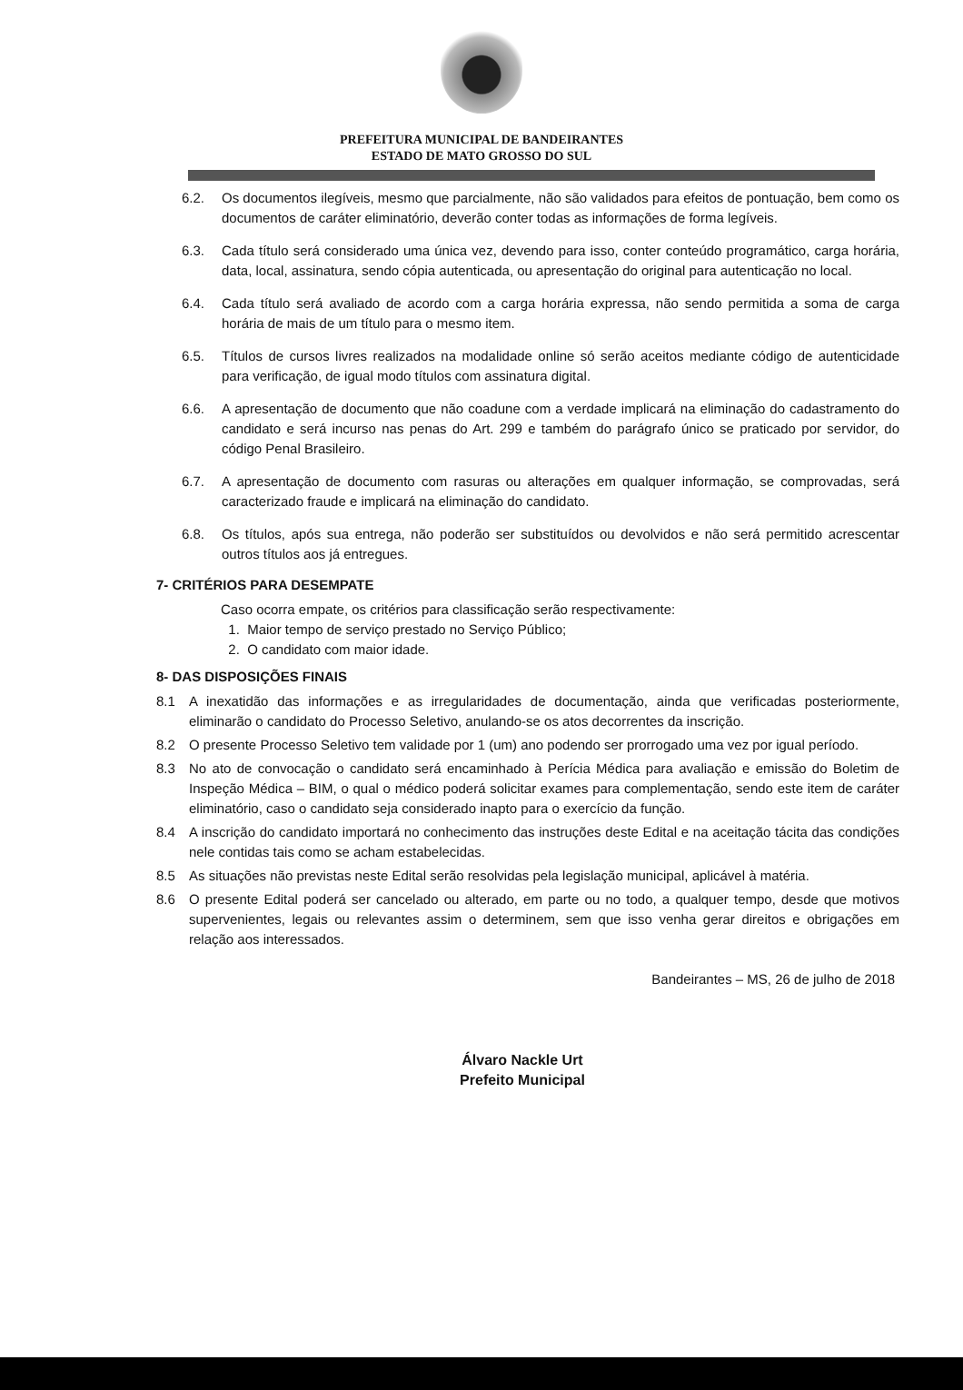PREFEITURA MUNICIPAL DE BANDEIRANTES
ESTADO DE MATO GROSSO DO SUL
6.2. Os documentos ilegíveis, mesmo que parcialmente, não são validados para efeitos de pontuação, bem como os documentos de caráter eliminatório, deverão conter todas as informações de forma legíveis.
6.3. Cada título será considerado uma única vez, devendo para isso, conter conteúdo programático, carga horária, data, local, assinatura, sendo cópia autenticada, ou apresentação do original para autenticação no local.
6.4. Cada título será avaliado de acordo com a carga horária expressa, não sendo permitida a soma de carga horária de mais de um título para o mesmo item.
6.5. Títulos de cursos livres realizados na modalidade online só serão aceitos mediante código de autenticidade para verificação, de igual modo títulos com assinatura digital.
6.6. A apresentação de documento que não coadune com a verdade implicará na eliminação do cadastramento do candidato e será incurso nas penas do Art. 299 e também do parágrafo único se praticado por servidor, do código Penal Brasileiro.
6.7. A apresentação de documento com rasuras ou alterações em qualquer informação, se comprovadas, será caracterizado fraude e implicará na eliminação do candidato.
6.8. Os títulos, após sua entrega, não poderão ser substituídos ou devolvidos e não será permitido acrescentar outros títulos aos já entregues.
7- CRITÉRIOS PARA DESEMPATE
Caso ocorra empate, os critérios para classificação serão respectivamente:
1. Maior tempo de serviço prestado no Serviço Público;
2. O candidato com maior idade.
8- DAS DISPOSIÇÕES FINAIS
8.1 A inexatidão das informações e as irregularidades de documentação, ainda que verificadas posteriormente, eliminarão o candidato do Processo Seletivo, anulando-se os atos decorrentes da inscrição.
8.2 O presente Processo Seletivo tem validade por 1 (um) ano podendo ser prorrogado uma vez por igual período.
8.3 No ato de convocação o candidato será encaminhado à Perícia Médica para avaliação e emissão do Boletim de Inspeção Médica – BIM, o qual o médico poderá solicitar exames para complementação, sendo este item de caráter eliminatório, caso o candidato seja considerado inapto para o exercício da função.
8.4 A inscrição do candidato importará no conhecimento das instruções deste Edital e na aceitação tácita das condições nele contidas tais como se acham estabelecidas.
8.5 As situações não previstas neste Edital serão resolvidas pela legislação municipal, aplicável à matéria.
8.6 O presente Edital poderá ser cancelado ou alterado, em parte ou no todo, a qualquer tempo, desde que motivos supervenientes, legais ou relevantes assim o determinem, sem que isso venha gerar direitos e obrigações em relação aos interessados.
Bandeirantes – MS, 26 de julho de 2018
Álvaro Nackle Urt
Prefeito Municipal